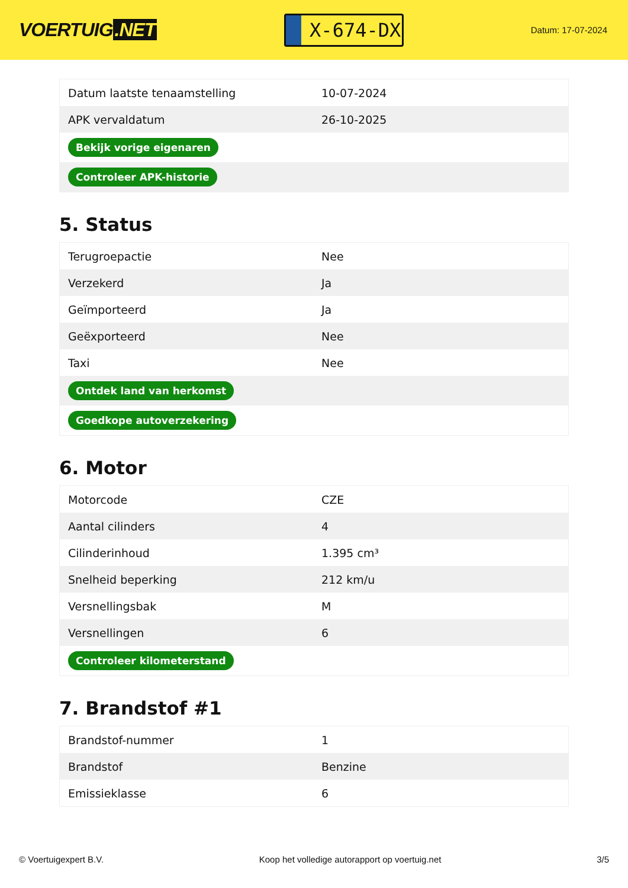VOERTUIG.NET
X-674-DX
Datum: 17-07-2024
| Datum laatste tenaamstelling | 10-07-2024 |
| APK vervaldatum | 26-10-2025 |
| Bekijk vorige eigenaren | |
| Controleer APK-historie | |
5. Status
| Terugroepactie | Nee |
| Verzekerd | Ja |
| Geïmporteerd | Ja |
| Geëxporteerd | Nee |
| Taxi | Nee |
| Ontdek land van herkomst | |
| Goedkope autoverzekering | |
6. Motor
| Motorcode | CZE |
| Aantal cilinders | 4 |
| Cilinderinhoud | 1.395 cm³ |
| Snelheid beperking | 212 km/u |
| Versnellingsbak | M |
| Versnellingen | 6 |
| Controleer kilometerstand | |
7. Brandstof #1
| Brandstof-nummer | 1 |
| Brandstof | Benzine |
| Emissieklasse | 6 |
© Voertuigexpert B.V. Koop het volledige autorapport op voertuig.net 3/5